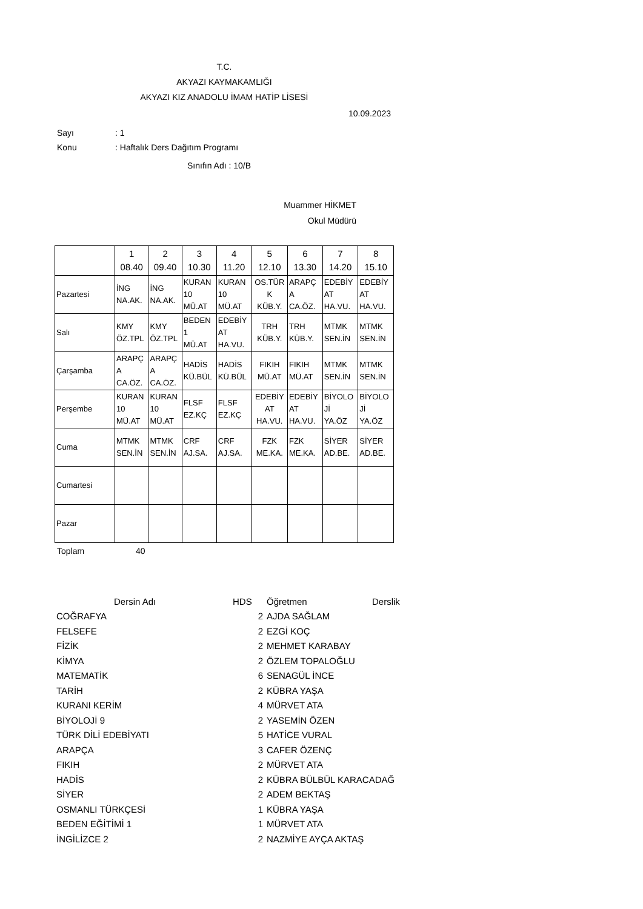T.C.
AKYAZI KAYMAKAMLIĞI
AKYAZI KIZ ANADOLU İMAM HATİP LİSESİ
10.09.2023
Sayı: 1
Konu: Haftalık Ders Dağıtım Programı
Sınıfın Adı : 10/B
Muammer HİKMET
Okul Müdürü
| | 1 08.40 | 2 09.40 | 3 10.30 | 4 11.20 | 5 12.10 | 6 13.30 | 7 14.20 | 8 15.10 |
| Pazartesi | İNG NA.AK. | İNG NA.AK. | KURAN 10 MÜ.AT | KURAN 10 MÜ.AT | OS.TÜR K KÜB.Y. | ARAPÇ A CA.ÖZ. | EDEBİY AT HA.VU. | EDEBİY AT HA.VU. |
| Salı | KMY ÖZ.TPL | KMY ÖZ.TPL | BEDEN 1 MÜ.AT | EDEBİY AT HA.VU. | TRH KÜB.Y. | TRH KÜB.Y. | MTMK SEN.İN | MTMK SEN.İN |
| Çarşamba | ARAPÇ A CA.ÖZ. | ARAPÇ A CA.ÖZ. | HADİS KÜ.BÜL | HADİS KÜ.BÜL | FIKIH MÜ.AT | FIKIH MÜ.AT | MTMK SEN.İN | MTMK SEN.İN |
| Perşembe | KURAN 10 MÜ.AT | KURAN 10 MÜ.AT | FLSF EZ.KÇ | FLSF EZ.KÇ | EDEBİY AT HA.VU. | EDEBİY AT HA.VU. | BİYOLO Jİ YA.ÖZ | BİYOLO Jİ YA.ÖZ |
| Cuma | MTMK SEN.İN | MTMK SEN.İN | CRF AJ.SA. | CRF AJ.SA. | FZK ME.KA. | FZK ME.KA. | SİYER AD.BE. | SİYER AD.BE. |
| Cumartesi | | | | | | | | |
| Pazar | | | | | | | | |
Toplam 40
| Dersin Adı | HDS | Öğretmen | Derslik |
| --- | --- | --- | --- |
| COĞRAFYA 2 | | AJDA SAĞLAM | |
| FELSEFE 2 | | EZGİ KOÇ | |
| FİZİK 2 | | MEHMET KARABAY | |
| KİMYA 2 | | ÖZLEM TOPALOĞLU | |
| MATEMATİK 6 | | SENAGÜL İNCE | |
| TARİH 2 | | KÜBRA YAŞA | |
| KURANI KERİM 4 | | MÜRVET ATA | |
| BİYOLOJİ 9 2 | | YASEMİN ÖZEN | |
| TÜRK DİLİ EDEBİYATI 5 | | HATİCE VURAL | |
| ARAPÇA 3 | | CAFER ÖZENÇ | |
| FIKIH 2 | | MÜRVET ATA | |
| HADİS 2 | | KÜBRA BÜLBÜL KARACADAĞ | |
| SİYER 2 | | ADEM BEKTAŞ | |
| OSMANLI TÜRKÇESİ 1 | | KÜBRA YAŞA | |
| BEDEN EĞİTİMİ 1 1 | | MÜRVET ATA | |
| İNGİLİZCE 2 2 | | NAZMİYE AYÇA AKTAŞ | |